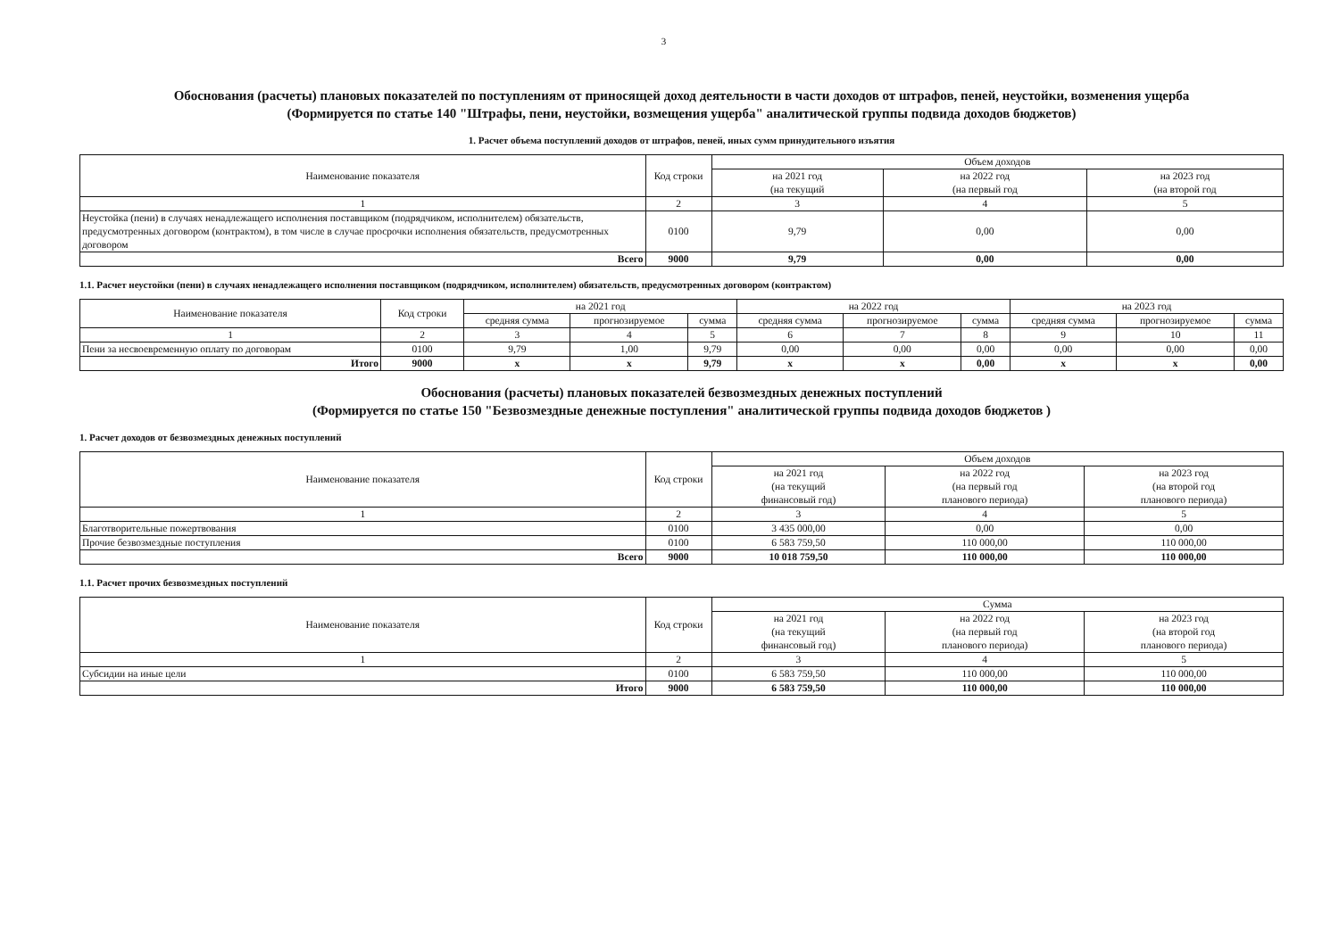3
Обоснования (расчеты) плановых показателей по поступлениям от приносящей доход деятельности в части доходов от штрафов, пеней, неустойки, возменения ущерба
(Формируется по статье 140 "Штрафы, пени, неустойки, возмещения ущерба" аналитической группы подвида доходов бюджетов)
1. Расчет объема поступлений доходов от штрафов, пеней, иных сумм принудительного изъятия
| Наименование показателя | Код строки | Объем доходов | | |
| --- | --- | --- | --- | --- |
| | | на 2021 год (на текущий | на 2022 год (на первый год | на 2023 год (на второй год |
| 1 | 2 | 3 | 4 | 5 |
| Неустойка (пени) в случаях ненадлежащего исполнения поставщиком (подрядчиком, исполнителем) обязательств, предусмотренных договором (контрактом), в том числе в случае просрочки исполнения обязательств, предусмотренных договором | 0100 | 9,79 | 0,00 | 0,00 |
| Всего | 9000 | 9,79 | 0,00 | 0,00 |
1.1. Расчет неустойки (пени) в случаях ненадлежащего исполнения поставщиком (подрядчиком, исполнителем) обязательств, предусмотренных договором (контрактом)
| Наименование показателя | Код строки | на 2021 год | | | на 2022 год | | | на 2023 год | | |
| --- | --- | --- | --- | --- | --- | --- | --- | --- | --- | --- |
| | | средняя сумма | прогнозируемое | сумма | средняя сумма | прогнозируемое | сумма | средняя сумма | прогнозируемое | сумма |
| 1 | 2 | 3 | 4 | 5 | 6 | 7 | 8 | 9 | 10 | 11 |
| Пени за несвоевременную оплату по договорам | 0100 | 9,79 | 1,00 | 9,79 | 0,00 | 0,00 | 0,00 | 0,00 | 0,00 | 0,00 |
| Итого | 9000 | x | x | 9,79 | x | x | 0,00 | x | x | 0,00 |
Обоснования (расчеты) плановых показателей безвозмездных денежных поступлений
(Формируется по статье 150 "Безвозмездные денежные поступления" аналитической группы подвида доходов бюджетов )
1. Расчет доходов от безвозмездных денежных поступлений
| Наименование показателя | Код строки | Объем доходов | | |
| --- | --- | --- | --- | --- |
| | | на 2021 год (на текущий финансовый год) | на 2022 год (на первый год планового периода) | на 2023 год (на второй год планового периода) |
| 1 | 2 | 3 | 4 | 5 |
| Благотворительные пожертвования | 0100 | 3 435 000,00 | 0,00 | 0,00 |
| Прочие безвозмездные поступления | 0100 | 6 583 759,50 | 110 000,00 | 110 000,00 |
| Всего | 9000 | 10 018 759,50 | 110 000,00 | 110 000,00 |
1.1. Расчет прочих безвозмездных поступлений
| Наименование показателя | Код строки | Сумма | | |
| --- | --- | --- | --- | --- |
| | | на 2021 год (на текущий финансовый год) | на 2022 год (на первый год планового периода) | на 2023 год (на второй год планового периода) |
| 1 | 2 | 3 | 4 | 5 |
| Субсидии на иные цели | 0100 | 6 583 759,50 | 110 000,00 | 110 000,00 |
| Итого | 9000 | 6 583 759,50 | 110 000,00 | 110 000,00 |